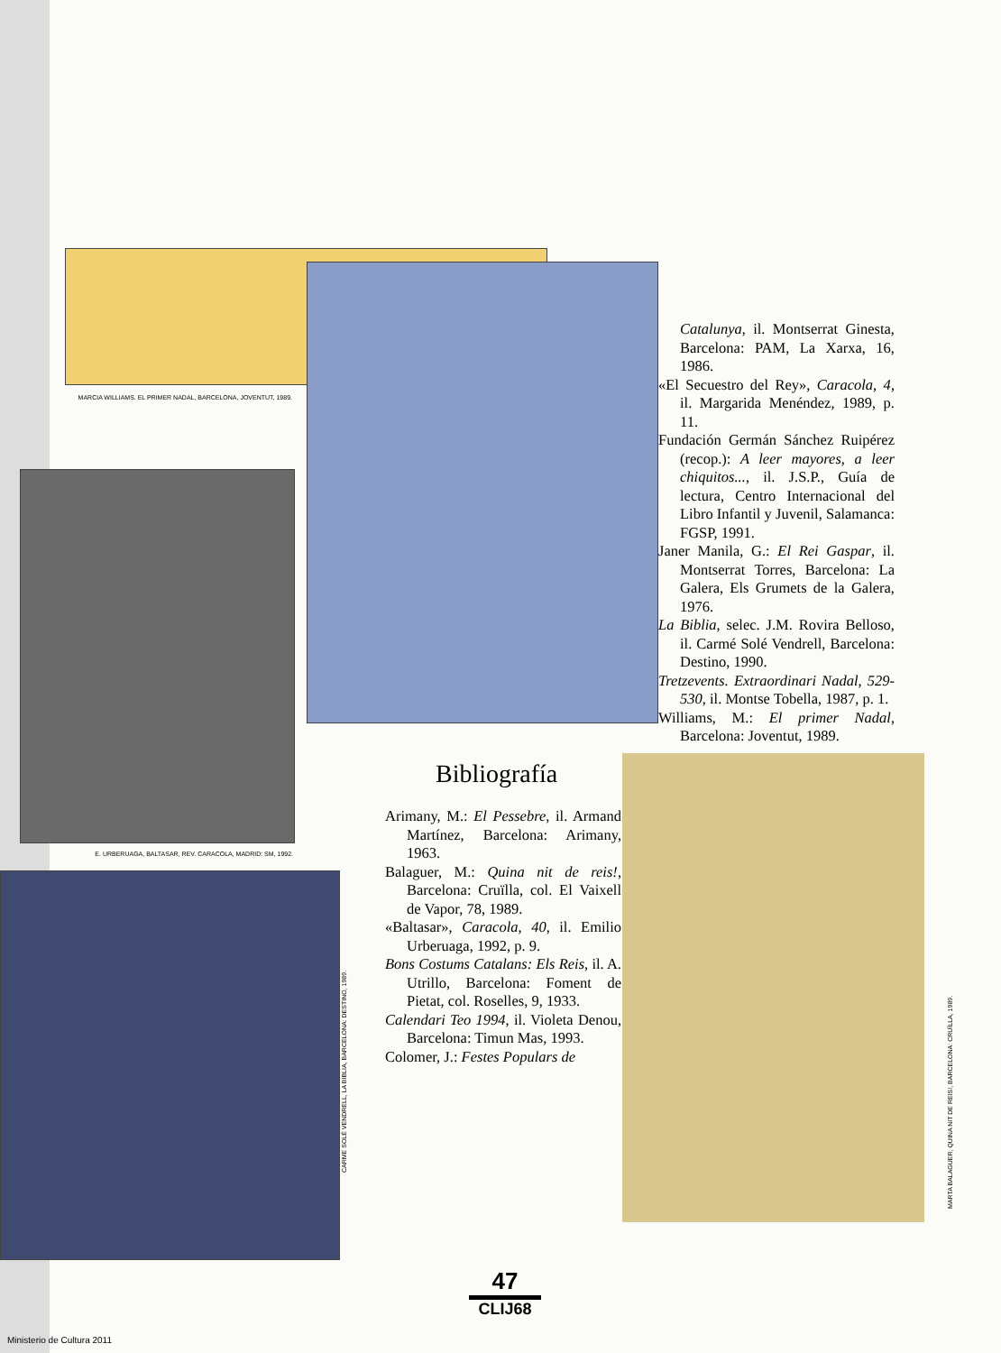MARCIA WILLIAMS. EL PRIMER NADAL, BARCELONA, JOVENTUT, 1989.
Catalunya, il. Montserrat Ginesta, Barcelona: PAM, La Xarxa, 16, 1986.
«El Secuestro del Rey», Caracola, 4, il. Margarida Menéndez, 1989, p. 11.
Fundación Germán Sánchez Ruipérez (recop.): A leer mayores, a leer chiquitos..., il. J.S.P., Guía de lectura, Centro Internacional del Libro Infantil y Juvenil, Salamanca: FGSP, 1991.
Janer Manila, G.: El Rei Gaspar, il. Montserrat Torres, Barcelona: La Galera, Els Grumets de la Galera, 1976.
La Biblia, selec. J.M. Rovira Belloso, il. Carmé Solé Vendrell, Barcelona: Destino, 1990.
Tretzevents. Extraordinari Nadal, 529-530, il. Montse Tobella, 1987, p. 1.
Williams, M.: El primer Nadal, Barcelona: Joventut, 1989.
E. URBERUAGA, BALTASAR, REV. CARACOLA, MADRID: SM, 1992.
CARME SOLÉ VENDRELL, LA BIBLIA, BARCELONA: DESTINO, 1989.
Bibliografía
Arimany, M.: El Pessebre, il. Armand Martínez, Barcelona: Arimany, 1963.
Balaguer, M.: Quina nit de reis!, Barcelona: Cruïlla, col. El Vaixell de Vapor, 78, 1989.
«Baltasar», Caracola, 40, il. Emilio Urberuaga, 1992, p. 9.
Bons Costums Catalans: Els Reis, il. A. Utrillo, Barcelona: Foment de Pietat, col. Roselles, 9, 1933.
Calendari Teo 1994, il. Violeta Denou, Barcelona: Timun Mas, 1993.
Colomer, J.: Festes Populars de
MARTA BALAGUER, QUINA NIT DE REIS!, BARCELONA: CRUÏLLA, 1989.
47
CLIJ68
Ministerio de Cultura 2011